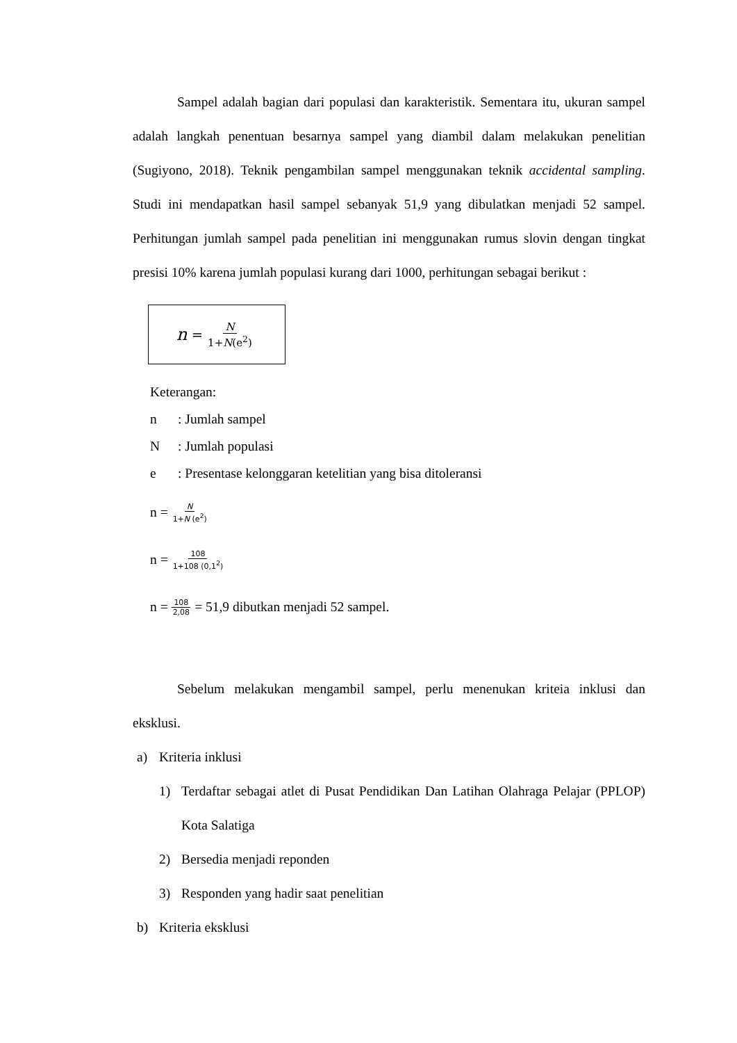Sampel adalah bagian dari populasi dan karakteristik. Sementara itu, ukuran sampel adalah langkah penentuan besarnya sampel yang diambil dalam melakukan penelitian (Sugiyono, 2018). Teknik pengambilan sampel menggunakan teknik accidental sampling. Studi ini mendapatkan hasil sampel sebanyak 51,9 yang dibulatkan menjadi 52 sampel. Perhitungan jumlah sampel pada penelitian ini menggunakan rumus slovin dengan tingkat presisi 10% karena jumlah populasi kurang dari 1000, perhitungan sebagai berikut :
n = N 1+N(e<sup>2</sup>)
Keterangan:
n: Jumlah sampel
N: Jumlah populasi
e: Presentase kelonggaran ketelitian yang bisa ditoleransi
n = N 1+N (e<sup>2</sup>)
n = 108 1+108 (0,1<sup>2</sup>)
n = 108 2,08 = 51,9 dibutkan menjadi 52 sampel.
Sebelum melakukan mengambil sampel, perlu menenukan kriteia inklusi dan eksklusi.
a) Kriteria inklusi
1)
Terdaftar sebagai atlet di Pusat Pendidikan Dan Latihan Olahraga Pelajar (PPLOP) Kota Salatiga
2) Bersedia menjadi reponden
3) Responden yang hadir saat penelitian
b) Kriteria eksklusi